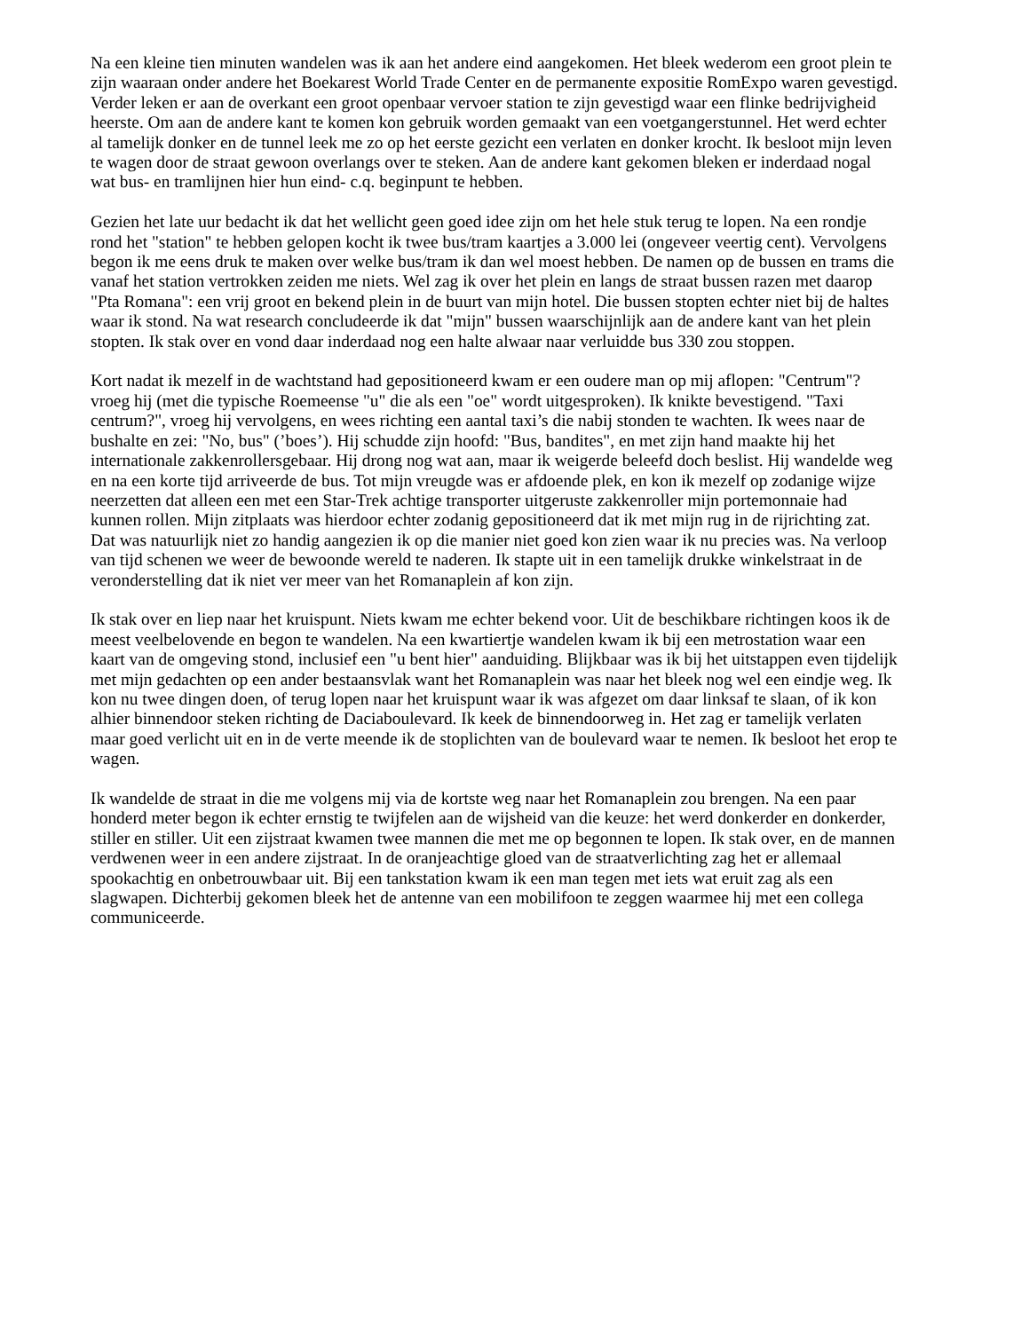Na een kleine tien minuten wandelen was ik aan het andere eind aangekomen. Het bleek wederom een groot plein te zijn waaraan onder andere het Boekarest World Trade Center en de permanente expositie RomExpo waren gevestigd. Verder leken er aan de overkant een groot openbaar vervoer station te zijn gevestigd waar een flinke bedrijvigheid heerste. Om aan de andere kant te komen kon gebruik worden gemaakt van een voetgangerstunnel. Het werd echter al tamelijk donker en de tunnel leek me zo op het eerste gezicht een verlaten en donker krocht. Ik besloot mijn leven te wagen door de straat gewoon overlangs over te steken. Aan de andere kant gekomen bleken er inderdaad nogal wat bus- en tramlijnen hier hun eind- c.q. beginpunt te hebben.
Gezien het late uur bedacht ik dat het wellicht geen goed idee zijn om het hele stuk terug te lopen. Na een rondje rond het "station" te hebben gelopen kocht ik twee bus/tram kaartjes a 3.000 lei (ongeveer veertig cent). Vervolgens begon ik me eens druk te maken over welke bus/tram ik dan wel moest hebben. De namen op de bussen en trams die vanaf het station vertrokken zeiden me niets. Wel zag ik over het plein en langs de straat bussen razen met daarop "Pta Romana": een vrij groot en bekend plein in de buurt van mijn hotel. Die bussen stopten echter niet bij de haltes waar ik stond. Na wat research concludeerde ik dat "mijn" bussen waarschijnlijk aan de andere kant van het plein stopten. Ik stak over en vond daar inderdaad nog een halte alwaar naar verluidde bus 330 zou stoppen.
Kort nadat ik mezelf in de wachtstand had gepositioneerd kwam er een oudere man op mij aflopen: "Centrum"? vroeg hij (met die typische Roemeense "u" die als een "oe" wordt uitgesproken). Ik knikte bevestigend. "Taxi centrum?", vroeg hij vervolgens, en wees richting een aantal taxi’s die nabij stonden te wachten. Ik wees naar de bushalte en zei: "No, bus" (’boes’). Hij schudde zijn hoofd: "Bus, bandites", en met zijn hand maakte hij het internationale zakkenrollersgebaar. Hij drong nog wat aan, maar ik weigerde beleefd doch beslist. Hij wandelde weg en na een korte tijd arriveerde de bus. Tot mijn vreugde was er afdoende plek, en kon ik mezelf op zodanige wijze neerzetten dat alleen een met een Star-Trek achtige transporter uitgeruste zakkenroller mijn portemonnaie had kunnen rollen. Mijn zitplaats was hierdoor echter zodanig gepositioneerd dat ik met mijn rug in de rijrichting zat. Dat was natuurlijk niet zo handig aangezien ik op die manier niet goed kon zien waar ik nu precies was. Na verloop van tijd schenen we weer de bewoonde wereld te naderen. Ik stapte uit in een tamelijk drukke winkelstraat in de veronderstelling dat ik niet ver meer van het Romanaplein af kon zijn.
Ik stak over en liep naar het kruispunt. Niets kwam me echter bekend voor. Uit de beschikbare richtingen koos ik de meest veelbelovende en begon te wandelen. Na een kwartiertje wandelen kwam ik bij een metrostation waar een kaart van de omgeving stond, inclusief een "u bent hier" aanduiding. Blijkbaar was ik bij het uitstappen even tijdelijk met mijn gedachten op een ander bestaansvlak want het Romanaplein was naar het bleek nog wel een eindje weg. Ik kon nu twee dingen doen, of terug lopen naar het kruispunt waar ik was afgezet om daar linksaf te slaan, of ik kon alhier binnendoor steken richting de Daciaboulevard. Ik keek de binnendoorweg in. Het zag er tamelijk verlaten maar goed verlicht uit en in de verte meende ik de stoplichten van de boulevard waar te nemen. Ik besloot het erop te wagen.
Ik wandelde de straat in die me volgens mij via de kortste weg naar het Romanaplein zou brengen. Na een paar honderd meter begon ik echter ernstig te twijfelen aan de wijsheid van die keuze: het werd donkerder en donkerder, stiller en stiller. Uit een zijstraat kwamen twee mannen die met me op begonnen te lopen. Ik stak over, en de mannen verdwenen weer in een andere zijstraat. In de oranjeachtige gloed van de straatverlichting zag het er allemaal spookachtig en onbetrouwbaar uit. Bij een tankstation kwam ik een man tegen met iets wat eruit zag als een slagwapen. Dichterbij gekomen bleek het de antenne van een mobilifoon te zeggen waarmee hij met een collega communiceerde.